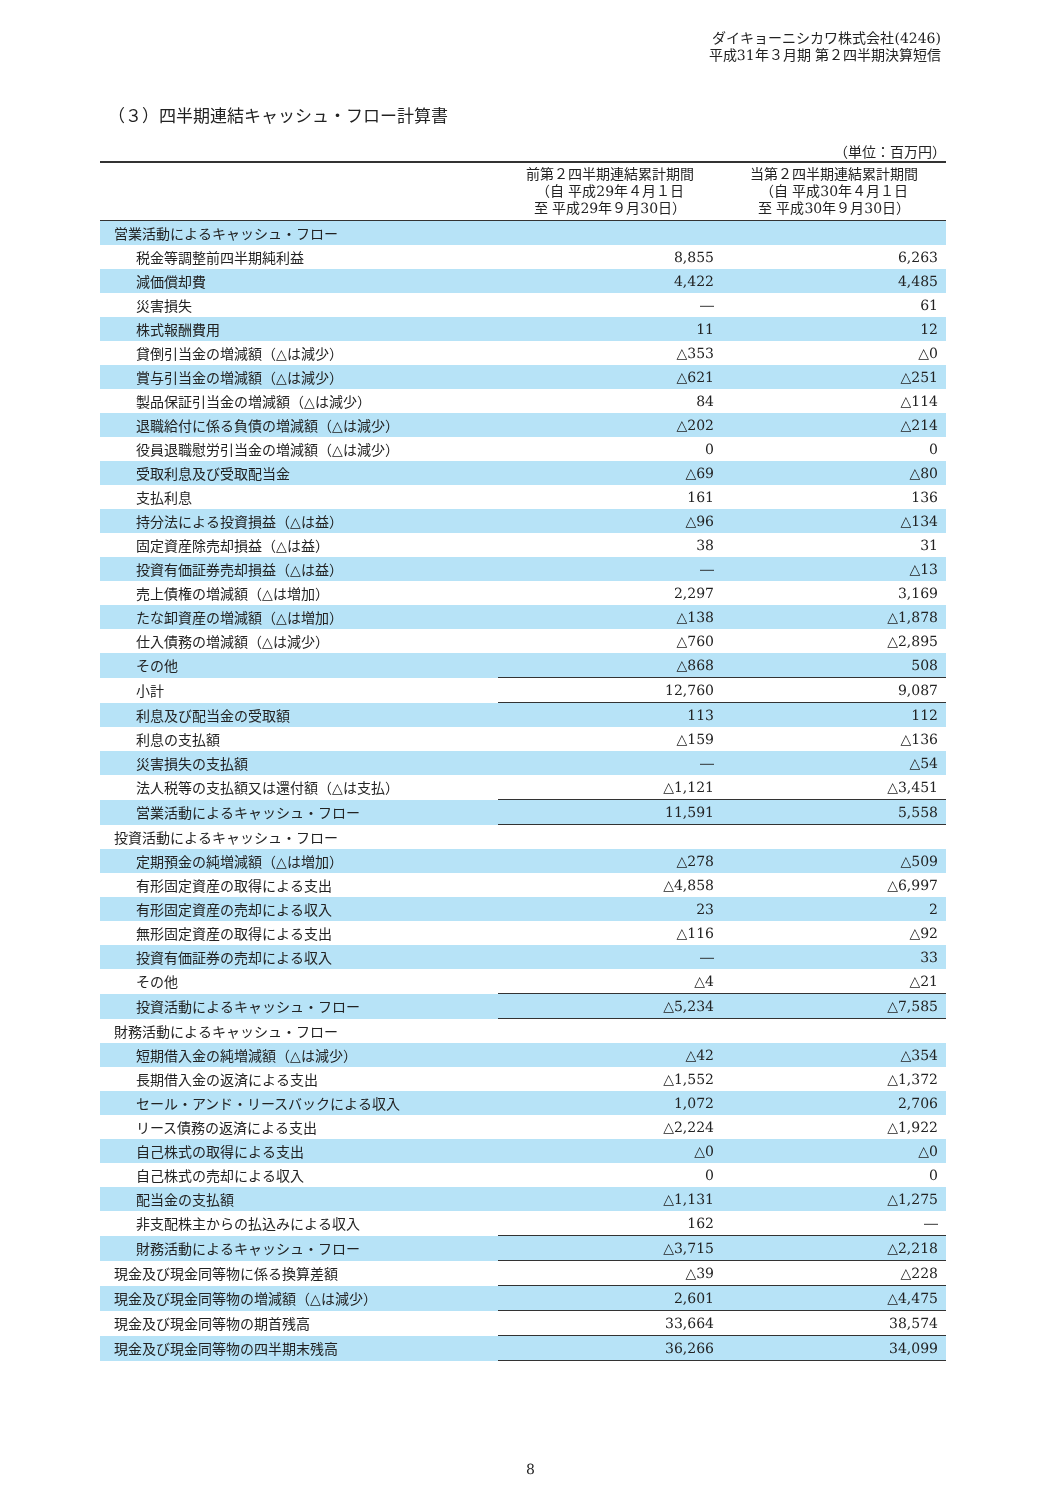ダイキョーニシカワ株式会社(4246)
平成31年３月期 第２四半期決算短信
（３）四半期連結キャッシュ・フロー計算書
（単位：百万円）
| | 前第２四半期連結累計期間 （自 平成29年４月１日 至 平成29年９月30日） | 当第２四半期連結累計期間 （自 平成30年４月１日 至 平成30年９月30日） |
| --- | --- | --- |
| 営業活動によるキャッシュ・フロー | | |
| 税金等調整前四半期純利益 | 8,855 | 6,263 |
| 減価償却費 | 4,422 | 4,485 |
| 災害損失 | ― | 61 |
| 株式報酬費用 | 11 | 12 |
| 貸倒引当金の増減額（△は減少） | △353 | △0 |
| 賞与引当金の増減額（△は減少） | △621 | △251 |
| 製品保証引当金の増減額（△は減少） | 84 | △114 |
| 退職給付に係る負債の増減額（△は減少） | △202 | △214 |
| 役員退職慰労引当金の増減額（△は減少） | 0 | 0 |
| 受取利息及び受取配当金 | △69 | △80 |
| 支払利息 | 161 | 136 |
| 持分法による投資損益（△は益） | △96 | △134 |
| 固定資産除売却損益（△は益） | 38 | 31 |
| 投資有価証券売却損益（△は益） | ― | △13 |
| 売上債権の増減額（△は増加） | 2,297 | 3,169 |
| たな卸資産の増減額（△は増加） | △138 | △1,878 |
| 仕入債務の増減額（△は減少） | △760 | △2,895 |
| その他 | △868 | 508 |
| 小計 | 12,760 | 9,087 |
| 利息及び配当金の受取額 | 113 | 112 |
| 利息の支払額 | △159 | △136 |
| 災害損失の支払額 | ― | △54 |
| 法人税等の支払額又は還付額（△は支払） | △1,121 | △3,451 |
| 営業活動によるキャッシュ・フロー | 11,591 | 5,558 |
| 投資活動によるキャッシュ・フロー | | |
| 定期預金の純増減額（△は増加） | △278 | △509 |
| 有形固定資産の取得による支出 | △4,858 | △6,997 |
| 有形固定資産の売却による収入 | 23 | 2 |
| 無形固定資産の取得による支出 | △116 | △92 |
| 投資有価証券の売却による収入 | ― | 33 |
| その他 | △4 | △21 |
| 投資活動によるキャッシュ・フロー | △5,234 | △7,585 |
| 財務活動によるキャッシュ・フロー | | |
| 短期借入金の純増減額（△は減少） | △42 | △354 |
| 長期借入金の返済による支出 | △1,552 | △1,372 |
| セール・アンド・リースバックによる収入 | 1,072 | 2,706 |
| リース債務の返済による支出 | △2,224 | △1,922 |
| 自己株式の取得による支出 | △0 | △0 |
| 自己株式の売却による収入 | 0 | 0 |
| 配当金の支払額 | △1,131 | △1,275 |
| 非支配株主からの払込みによる収入 | 162 | ― |
| 財務活動によるキャッシュ・フロー | △3,715 | △2,218 |
| 現金及び現金同等物に係る換算差額 | △39 | △228 |
| 現金及び現金同等物の増減額（△は減少） | 2,601 | △4,475 |
| 現金及び現金同等物の期首残高 | 33,664 | 38,574 |
| 現金及び現金同等物の四半期末残高 | 36,266 | 34,099 |
8